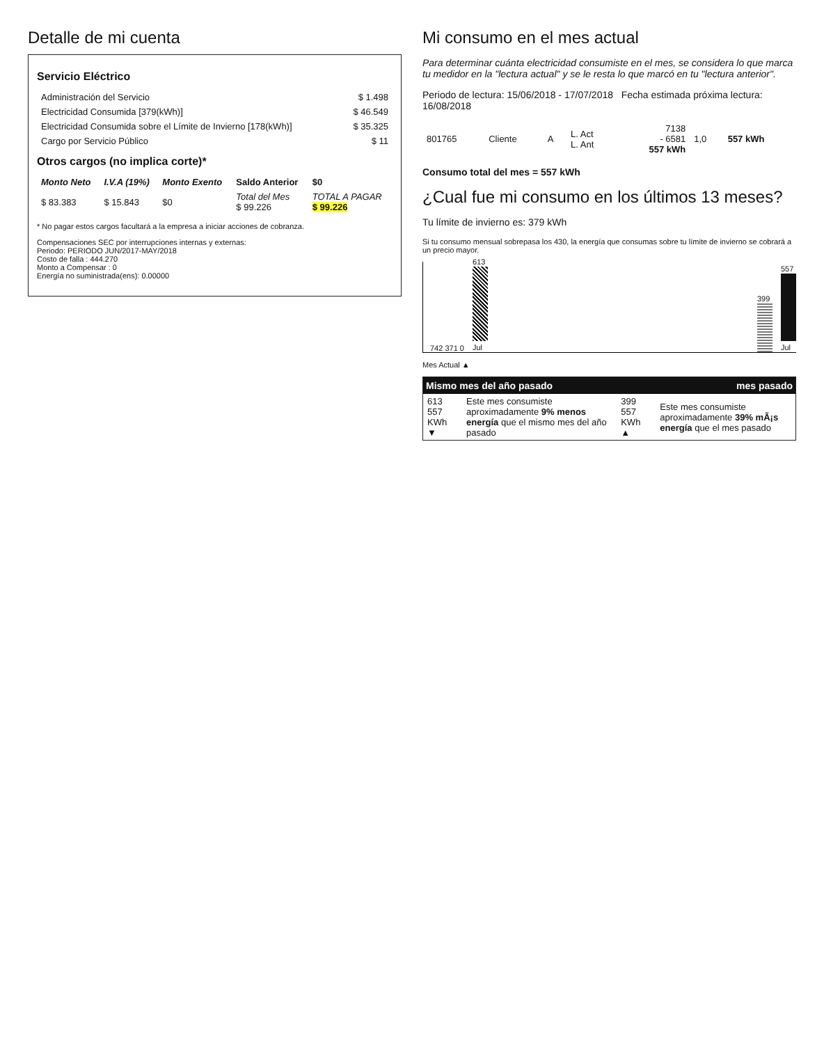Detalle de mi cuenta
Servicio Eléctrico
| Administración del Servicio | $ 1.498 |
| Electricidad Consumida [379(kWh)] | $ 46.549 |
| Electricidad Consumida sobre el Límite de Invierno [178(kWh)] | $ 35.325 |
| Cargo por Servicio Público | $ 11 |
Otros cargos (no implica corte)*
| Monto Neto | I.V.A (19%) | Monto Exento | Saldo Anterior | $0 |
| --- | --- | --- | --- | --- |
| $ 83.383 | $ 15.843 | $0 | Total del Mes $ 99.226 | TOTAL A PAGAR $ 99.226 |
* No pagar estos cargos facultará a la empresa a iniciar acciones de cobranza.
Compensaciones SEC por interrupciones internas y externas:
Periodo: PERIODO JUN/2017-MAY/2018
Costo de falla : 444.270
Monto a Compensar : 0
Energía no suministrada(ens): 0.00000
Mi consumo en el mes actual
Para determinar cuánta electricidad consumiste en el mes, se considera lo que marca tu medidor en la "lectura actual" y se le resta lo que marcó en tu "lectura anterior".
Periodo de lectura: 15/06/2018 - 17/07/2018 Fecha estimada próxima lectura: 16/08/2018
| 801765 | Cliente | A | L. Act L. Ant | 7138 - 6581 557 kWh | 1,0 | 557 kWh |
Consumo total del mes = 557 kWh
¿Cual fue mi consumo en los últimos 13 meses?
Tu límite de invierno es: 379 kWh
Si tu consumo mensual sobrepasa los 430, la energía que consumas sobre tu límite de invierno se cobrará a un precio mayor.
742 371 0
613
Jul
399
557
Jul
Mes Actual ▲
Mismo mes del año pasado mes pasado
| 613 557 KWh ▼ | Este mes consumiste aproximadamente 9% menos energía que el mismo mes del año pasado | 399 557 KWh ▲ | Este mes consumiste aproximadamente 39% mÃ¡s energía que el mes pasado |